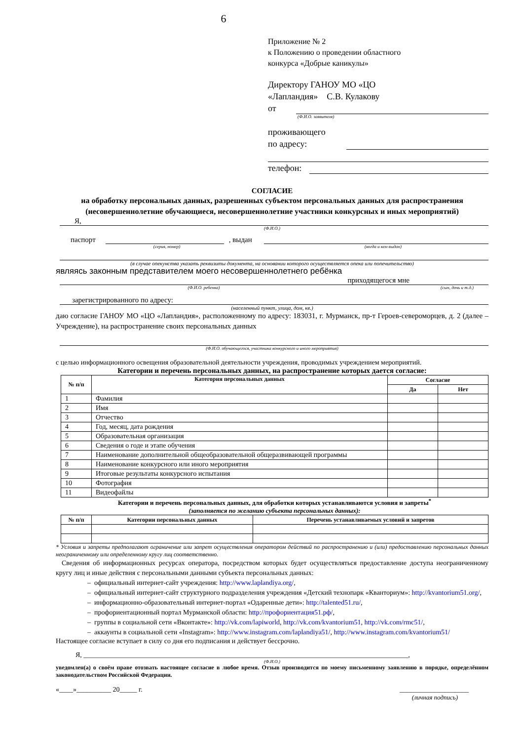6
Приложение № 2
к Положению о проведении областного
конкурса «Добрые каникулы»
Директору ГАНОУ МО «ЦО
«Лапландия» С.В. Кулакову
от
(Ф.И.О. заявителя)
проживающего
по адресу:
телефон:
СОГЛАСИЕ
на обработку персональных данных, разрешенных субъектом персональных данных для распространения
(несовершеннолетние обучающиеся, несовершеннолетние участники конкурсных и иных мероприятий)
Я,
(Ф.И.О.)
паспорт , выдан
(серия, номер) (когда и кем выдан)
(в случае опекунства указать реквизиты документа, на основании которого осуществляется опека или попечительство)
являясь законным представителем моего несовершеннолетнего ребёнка
приходящегося мне
(Ф.И.О. ребенка) (сын, дочь и т.д.)
зарегистрированного по адресу:
(населенный пункт, улица, дом, кв.)
даю согласие ГАНОУ МО «ЦО «Лапландия», расположенному по адресу: 183031, г. Мурманск, пр-т Героев-североморцев, д. 2 (далее – Учреждение), на распространение своих персональных данных
(Ф.И.О. обучающегося, участника конкурсного и иного мероприятия)
с целью информационного освещения образовательной деятельности учреждения, проводимых учреждением мероприятий.
Категории и перечень персональных данных, на распространение которых дается согласие:
| № п/п | Категория персональных данных | Согласие | |
| --- | --- | --- | --- |
| | | Да | Нет |
| 1 | Фамилия | | |
| 2 | Имя | | |
| 3 | Отчество | | |
| 4 | Год, месяц, дата рождения | | |
| 5 | Образовательная организация | | |
| 6 | Сведения о годе и этапе обучения | | |
| 7 | Наименование дополнительной общеобразовательной общеразвивающей программы | | |
| 8 | Наименование конкурсного или иного мероприятия | | |
| 9 | Итоговые результаты конкурсного испытания | | |
| 10 | Фотография | | |
| 11 | Видеофайлы | | |
Категории и перечень персональных данных, для обработки которых устанавливаются условия и запреты<sup>*</sup>
(заполняется по желанию субъекта персональных данных):
| № п/п | Категории персональных данных | Перечень устанавливаемых условий и запретов |
| --- | --- | --- |
* Условия и запреты предполагают ограничение или запрет осуществления оператором действий по распространению и (или) предоставлению персональных данных неограниченному или определенному кругу лиц соответственно.
Сведения об информационных ресурсах оператора, посредством которых будет осуществляться предоставление доступа неограниченному кругу лиц и иные действия с персональными данными субъекта персональных данных:
– официальный интернет-сайт учреждения: http://www.laplandiya.org/,
– официальный интернет-сайт структурного подразделения учреждения «Детский технопарк «Кванториум»: http://kvantorium51.org/,
– информационно-образовательный интернет-портал «Одаренные дети»: http://talented51.ru/,
– профориентационный портал Мурманской области: http://профориентация51.рф/,
– группы в социальной сети «Вконтакте»: http://vk.com/lapiworld, http://vk.com/kvantorium51, http://vk.com/rmc51/,
– аккаунты в социальной сети «Instagram»: http://www.instagram.com/laplandiya51/, http://www.instagram.com/kvantorium51/
Настоящее согласие вступает в силу со дня его подписания и действует бессрочно.
Я, ______________________________________________________________________________________________,
(Ф.И.О.)
уведомлен(а) о своём праве отозвать настоящее согласие в любое время. Отзыв производится по моему письменному заявлению в порядке, определённом законодательством Российской Федерации.
«____»__________ 20_____ г. ____________________
(личная подпись)